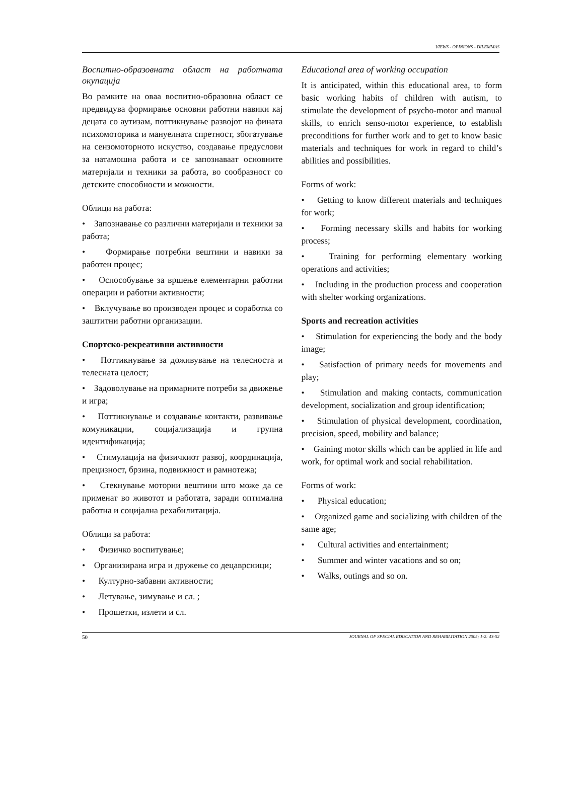VIEWS - OPINIONS - DILEMMAS
Воспитно-образовната област на работната окупација
Во рамките на оваа воспитно-образовна област се предвидува формирање основни работни навики кај децата со аутизам, поттикнување развојот на фината психомоторика и мануелната спретност, збогатување на сензомоторното искуство, создавање предуслови за натамошна работа и се запознаваат основните материјали и техники за работа, во сообразност со детските способности и можности.
Облици на работа:
• Запознавање со различни материјали и техники за работа;
• Формирање потребни вештини и навики за работен процес;
• Оспособување за вршење елементарни работни операции и работни активности;
• Вклучување во производен процес и соработка со заштитни работни организации.
Спортско-рекреативни активности
• Поттикнување за доживување на телесноста и телесната целост;
• Задоволување на примарните потреби за движење и игра;
• Поттикнување и создавање контакти, развивање комуникации, социјализација и групна идентификација;
• Стимулација на физичкиот развој, координација, прецизност, брзина, подвижност и рамнотежа;
• Стекнување моторни вештини што може да се применат во животот и работата, заради оптимална работна и социјална рехабилитација.
Облици за работа:
• Физичко воспитување;
• Организирана игра и дружење со децаврсници;
• Културно-забавни активности;
• Летување, зимување и сл. ;
• Прошетки, излети и сл.
Educational area of working occupation
It is anticipated, within this educational area, to form basic working habits of children with autism, to stimulate the development of psycho-motor and manual skills, to enrich senso-motor experience, to establish preconditions for further work and to get to know basic materials and techniques for work in regard to child’s abilities and possibilities.
Forms of work:
• Getting to know different materials and techniques for work;
• Forming necessary skills and habits for working process;
• Training for performing elementary working operations and activities;
• Including in the production process and cooperation with shelter working organizations.
Sports and recreation activities
• Stimulation for experiencing the body and the body image;
• Satisfaction of primary needs for movements and play;
• Stimulation and making contacts, communication development, socialization and group identification;
• Stimulation of physical development, coordination, precision, speed, mobility and balance;
• Gaining motor skills which can be applied in life and work, for optimal work and social rehabilitation.
Forms of work:
• Physical education;
• Organized game and socializing with children of the same age;
• Cultural activities and entertainment;
• Summer and winter vacations and so on;
• Walks, outings and so on.
50 JOURNAL OF SPECIAL EDUCATION AND REHABILITATION 2005; 1-2: 43-52